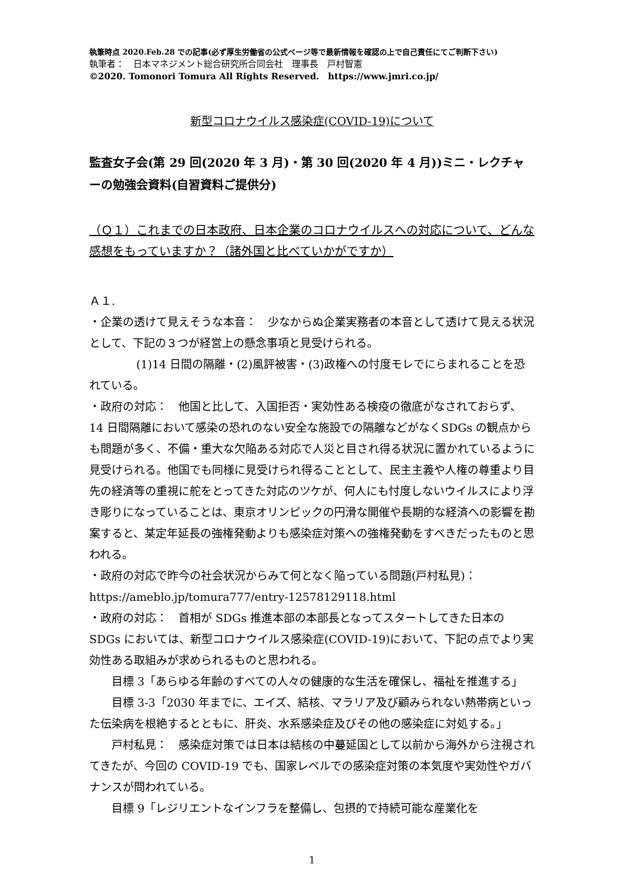執筆時点 2020.Feb.28 での記事(必ず厚生労働省の公式ページ等で最新情報を確認の上で自己責任にてご判断下さい)
執筆者：　日本マネジメント総合研究所合同会社　理事長　戸村智憲
©2020. Tomonori Tomura All Rights Reserved.　https://www.jmri.co.jp/
新型コロナウイルス感染症(COVID-19)について
監査女子会(第 29 回(2020 年 3 月)・第 30 回(2020 年 4 月))ミニ・レクチャーの勉強会資料(自習資料ご提供分)
（Ｑ１）これまでの日本政府、日本企業のコロナウイルスへの対応について、どんな感想をもっていますか？（諸外国と比べていかがですか）
Ａ１.
・企業の透けて見えそうな本音：　少なからぬ企業実務者の本音として透けて見える状況として、下記の３つが経営上の懸念事項と見受けられる。
　　(1)14 日間の隔離・(2)風評被害・(3)政権への忖度モレでにらまれることを恐れている。
・政府の対応：　他国と比して、入国拒否・実効性ある検疫の徹底がなされておらず、14 日間隔離において感染の恐れのない安全な施設での隔離などがなくSDGs の観点からも問題が多く、不備・重大な欠陥ある対応で人災と目され得る状況に置かれているように見受けられる。他国でも同様に見受けられ得ることとして、民主主義や人権の尊重より目先の経済等の重視に舵をとってきた対応のツケが、何人にも忖度しないウイルスにより浮き彫りになっていることは、東京オリンピックの円滑な開催や長期的な経済への影響を勘案すると、某定年延長の強権発動よりも感染症対策への強権発動をすべきだったものと思われる。
・政府の対応で昨今の社会状況からみて何となく陥っている問題(戸村私見)：
https://ameblo.jp/tomura777/entry-12578129118.html
・政府の対応：　首相が SDGs 推進本部の本部長となってスタートしてきた日本の SDGs においては、新型コロナウイルス感染症(COVID-19)において、下記の点でより実効性ある取組みが求められるものと思われる。
　　目標 3「あらゆる年齢のすべての人々の健康的な生活を確保し、福祉を推進する」
　　目標 3-3「2030 年までに、エイズ、結核、マラリア及び顧みられない熱帯病といった伝染病を根絶するとともに、肝炎、水系感染症及びその他の感染症に対処する。」
　　戸村私見：　感染症対策では日本は結核の中蔓延国として以前から海外から注視されてきたが、今回の COVID-19 でも、国家レベルでの感染症対策の本気度や実効性やガバナンスが問われている。
　　目標 9「レジリエントなインフラを整備し、包摂的で持続可能な産業化を
1